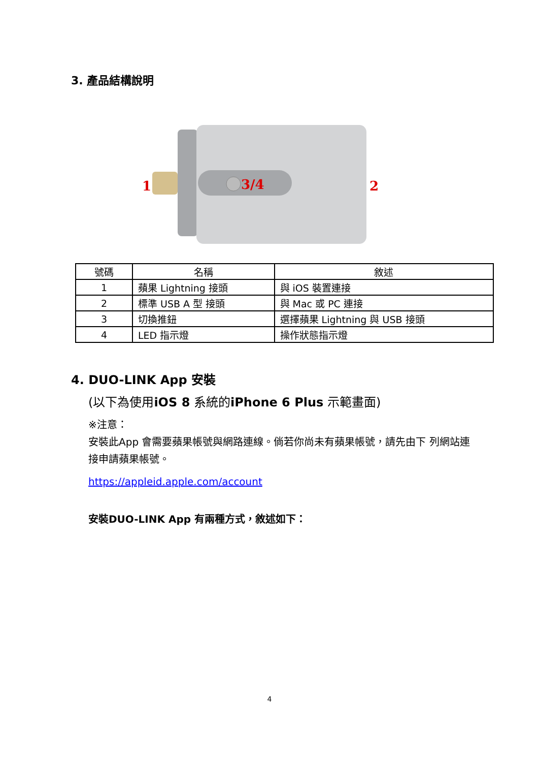3. 產品結構說明
1
3/4
2
| 號碼 | 名稱 | 敘述 |
| --- | --- | --- |
| 1 | 蘋果 Lightning 接頭 | 與 iOS 裝置連接 |
| 2 | 標準 USB A 型 接頭 | 與 Mac 或 PC 連接 |
| 3 | 切換推鈕 | 選擇蘋果 Lightning 與 USB 接頭 |
| 4 | LED 指示燈 | 操作狀態指示燈 |
4. DUO-LINK App 安裝
(以下為使用iOS 8 系統的iPhone 6 Plus 示範畫面)
※注意：
安裝此App 會需要蘋果帳號與網路連線。倘若你尚未有蘋果帳號，請先由下 列網站連接申請蘋果帳號。
https://appleid.apple.com/account
安裝DUO-LINK App 有兩種方式，敘述如下：
4